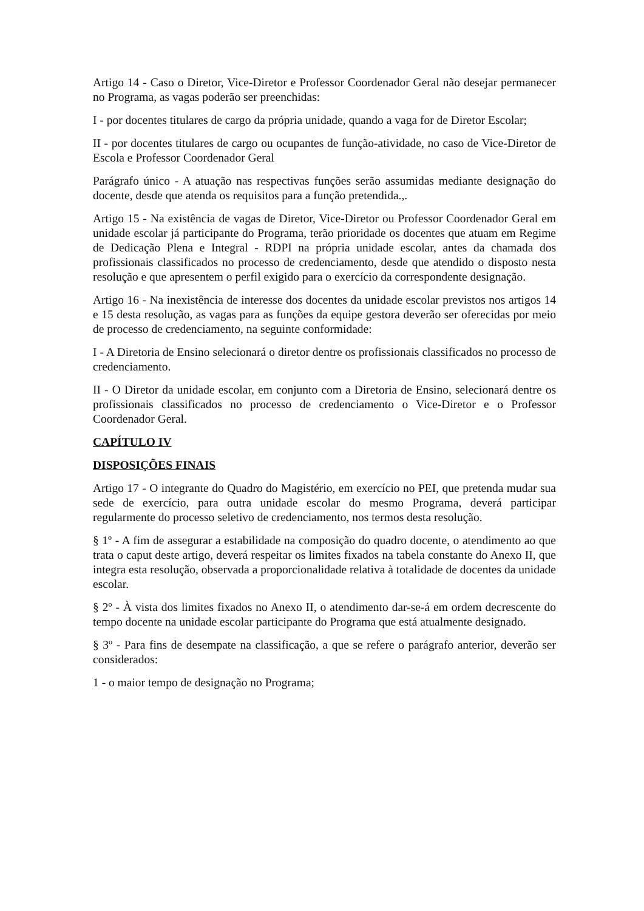Artigo 14 - Caso o Diretor, Vice-Diretor e Professor Coordenador Geral não desejar permanecer no Programa, as vagas poderão ser preenchidas:
I - por docentes titulares de cargo da própria unidade, quando a vaga for de Diretor Escolar;
II - por docentes titulares de cargo ou ocupantes de função-atividade, no caso de Vice-Diretor de Escola e Professor Coordenador Geral
Parágrafo único - A atuação nas respectivas funções serão assumidas mediante designação do docente, desde que atenda os requisitos para a função pretendida.,.
Artigo 15 - Na existência de vagas de Diretor, Vice-Diretor ou Professor Coordenador Geral em unidade escolar já participante do Programa, terão prioridade os docentes que atuam em Regime de Dedicação Plena e Integral - RDPI na própria unidade escolar, antes da chamada dos profissionais classificados no processo de credenciamento, desde que atendido o disposto nesta resolução e que apresentem o perfil exigido para o exercício da correspondente designação.
Artigo 16 - Na inexistência de interesse dos docentes da unidade escolar previstos nos artigos 14 e 15 desta resolução, as vagas para as funções da equipe gestora deverão ser oferecidas por meio de processo de credenciamento, na seguinte conformidade:
I - A Diretoria de Ensino selecionará o diretor dentre os profissionais classificados no processo de credenciamento.
II - O Diretor da unidade escolar, em conjunto com a Diretoria de Ensino, selecionará dentre os profissionais classificados no processo de credenciamento o Vice-Diretor e o Professor Coordenador Geral.
CAPÍTULO IV
DISPOSIÇÕES FINAIS
Artigo 17 - O integrante do Quadro do Magistério, em exercício no PEI, que pretenda mudar sua sede de exercício, para outra unidade escolar do mesmo Programa, deverá participar regularmente do processo seletivo de credenciamento, nos termos desta resolução.
§ 1º - A fim de assegurar a estabilidade na composição do quadro docente, o atendimento ao que trata o caput deste artigo, deverá respeitar os limites fixados na tabela constante do Anexo II, que integra esta resolução, observada a proporcionalidade relativa à totalidade de docentes da unidade escolar.
§ 2º - À vista dos limites fixados no Anexo II, o atendimento dar-se-á em ordem decrescente do tempo docente na unidade escolar participante do Programa que está atualmente designado.
§ 3º - Para fins de desempate na classificação, a que se refere o parágrafo anterior, deverão ser considerados:
1 - o maior tempo de designação no Programa;